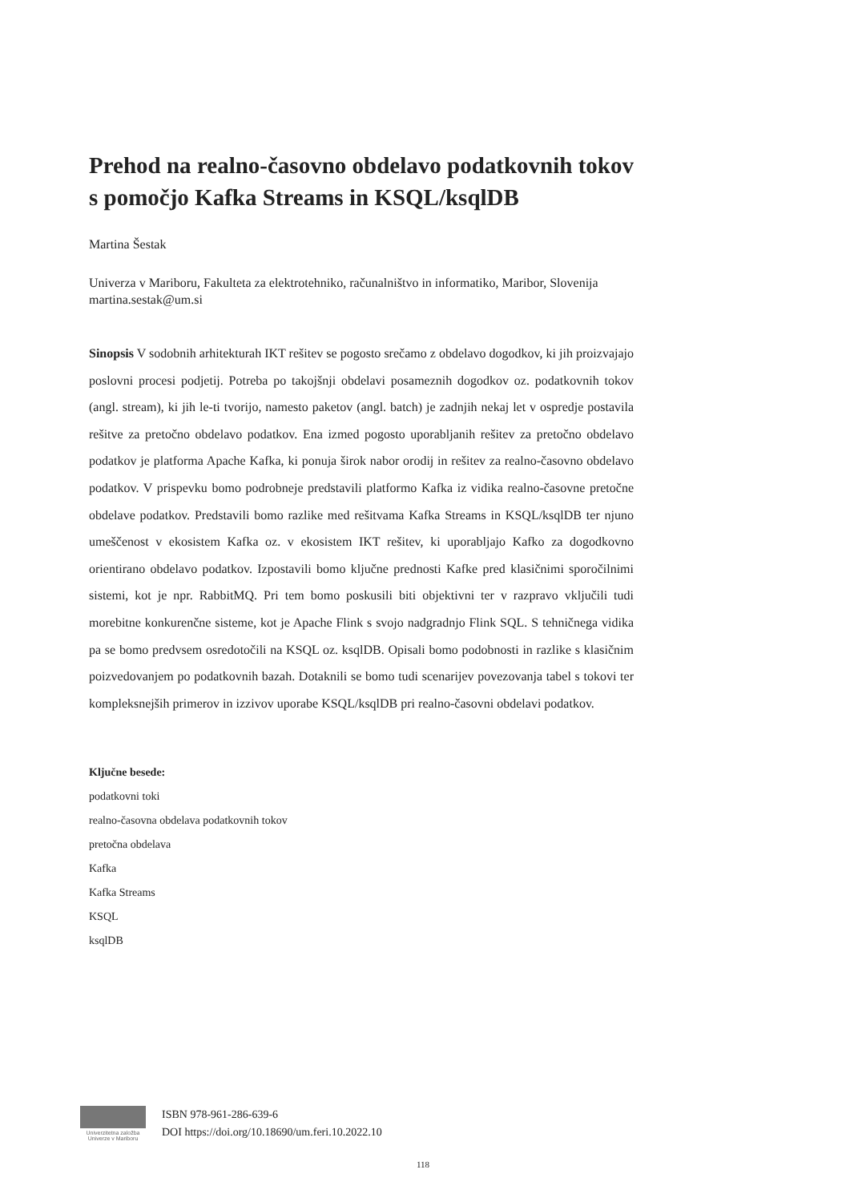Prehod na realno-časovno obdelavo podatkovnih tokov s pomočjo Kafka Streams in KSQL/ksqlDB
Martina Šestak
Univerza v Mariboru, Fakulteta za elektrotehniko, računalništvo in informatiko, Maribor, Slovenija
martina.sestak@um.si
Sinopsis V sodobnih arhitekturah IKT rešitev se pogosto srečamo z obdelavo dogodkov, ki jih proizvajajo poslovni procesi podjetij. Potreba po takojšnji obdelavi posameznih dogodkov oz. podatkovnih tokov (angl. stream), ki jih le-ti tvorijo, namesto paketov (angl. batch) je zadnjih nekaj let v ospredje postavila rešitve za pretočno obdelavo podatkov. Ena izmed pogosto uporabljanih rešitev za pretočno obdelavo podatkov je platforma Apache Kafka, ki ponuja širok nabor orodij in rešitev za realno-časovno obdelavo podatkov. V prispevku bomo podrobneje predstavili platformo Kafka iz vidika realno-časovne pretočne obdelave podatkov. Predstavili bomo razlike med rešitvama Kafka Streams in KSQL/ksqlDB ter njuno umeščenost v ekosistem Kafka oz. v ekosistem IKT rešitev, ki uporabljajo Kafko za dogodkovno orientirano obdelavo podatkov. Izpostavili bomo ključne prednosti Kafke pred klasičnimi sporočilnimi sistemi, kot je npr. RabbitMQ. Pri tem bomo poskusili biti objektivni ter v razpravo vključili tudi morebitne konkurenčne sisteme, kot je Apache Flink s svojo nadgradnjo Flink SQL. S tehničnega vidika pa se bomo predvsem osredotočili na KSQL oz. ksqlDB. Opisali bomo podobnosti in razlike s klasičnim poizvedovanjem po podatkovnih bazah. Dotaknili se bomo tudi scenarijev povezovanja tabel s tokovi ter kompleksnejših primerov in izzivov uporabe KSQL/ksqlDB pri realno-časovni obdelavi podatkov.
Ključne besede:
podatkovni toki
realno-časovna obdelava podatkovnih tokov
pretočna obdelava
Kafka
Kafka Streams
KSQL
ksqlDB
Univerzitetna založba Univerze v Mariboru
ISBN 978-961-286-639-6
DOI https://doi.org/10.18690/um.feri.10.2022.10
118